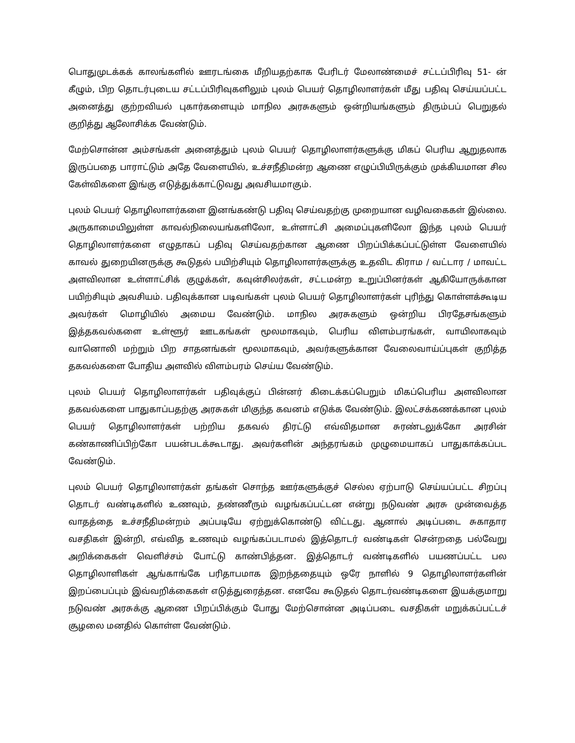பொதுமுடக்கக் காலங்களில் ஊரடங்கை மீறியதற்காக பேரிடர் மேலாண்மைச் சட்டப்பிரிவு 51- ன் கீழும், பிற தொடர்புடைய சட்டப்பிரிவுகளிலும் புலம் பெயர் தொழிலாளர்கள் மீது பதிவு செய்யப்பட்ட அனைத்து குற்றவியல் புகார்களையும் மாநில அரசுகளும் ஒன்றியங்களும் திரும்பப் பெறுதல் குறித்து ஆலோசிக்க வேண்டும்.
மேற்சொன்ன அம்சங்கள் அனைத்தும் புலம் பெயர் தொழிலாளர்களுக்கு மிகப் பெரிய ஆறுதலாக இருப்பதை பாராட்டும் அதே வேளையில், உச்சநீதிமன்ற ஆணை எழுப்பியிருக்கும் முக்கியமான சில கேள்விகளை இங்கு எடுத்துக்காட்டுவது அவசியமாகும்.
புலம் பெயர் தொழிலாளர்களை இனங்கண்டு பதிவு செய்வதற்கு முறையான வழிவகைகள் இல்லை. அருகாமையிலுள்ள காவல்நிலையங்களிலோ, உள்ளாட்சி அமைப்புகளிலோ இந்த புலம் பெயர் தொழிலாளர்களை எழுதாகப் பதிவு செய்வதற்கான ஆணை பிறப்பிக்கப்பட்டுள்ள வேளையில் காவல் துறையினருக்கு கூடுதல் பயிற்சியும் தொழிலாளர்களுக்கு உதவிட கிராம / வட்டார / மாவட்ட அளவிலான உள்ளாட்சிக் குழுக்கள், கவுன்சிலர்கள், சட்டமன்ற உறுப்பினர்கள் ஆகியோருக்கான பயிற்சியும் அவசியம். பதிவுக்கான படிவங்கள் புலம் பெயர் தொழிலாளர்கள் புரிந்து கொள்ளக்கூடிய அவர்கள் மொழியில் அமைய வேண்டும். மாநில அரசுகளும் ஒன்றிய பிரதேசங்களும் இத்தகவல்களை உள்ளூர் ஊடகங்கள் மூலமாகவும், பெரிய விளம்பரங்கள், வாயிலாகவும் வானொலி மற்றும் பிற சாதனங்கள் மூலமாகவும், அவர்களுக்கான வேலைவாய்ப்புகள் குறித்த தகவல்களை போதிய அளவில் விளம்பரம் செய்ய வேண்டும்.
புலம் பெயர் தொழிலாளர்கள் பதிவுக்குப் பின்னர் கிடைக்கப்பெறும் மிகப்பெரிய அளவிலான தகவல்களை பாதுகாப்பதற்கு அரசுகள் மிகுந்த கவனம் எடுக்க வேண்டும். இலட்சக்கணக்கான புலம் பெயர் தொழிலாளர்கள் பற்றிய தகவல் திரட்டு எவ்விதமான சுரண்டலுக்கோ அரசின் கண்காணிப்பிற்கோ பயன்படக்கூடாது. அவர்களின் அந்தரங்கம் முழுமையாகப் பாதுகாக்கப்பட வேண்டும்.
புலம் பெயர் தொழிலாளர்கள் தங்கள் சொந்த ஊர்களுக்குச் செல்ல ஏற்பாடு செய்யப்பட்ட சிறப்பு தொடர் வண்டிகளில் உணவும், தண்ணீரும் வழங்கப்பட்டன என்று நடுவண் அரசு முன்வைத்த வாதத்தை உச்சநீதிமன்றம் அப்படியே ஏற்றுக்கொண்டு விட்டது. ஆனால் அடிப்படை சுகாதார வசதிகள் இன்றி, எவ்வித உணவும் வழங்கப்படாமல் இத்தொடர் வண்டிகள் சென்றதை பல்வேறு அறிக்கைகள் வெளிச்சம் போட்டு காண்பித்தன. இத்தொடர் வண்டிகளில் பயணப்பட்ட பல தொழிலாளிகள் ஆங்காங்கே பரிதாபமாக இறந்ததையும் ஒரே நாளில் 9 தொழிலாளர்களின் இறப்பைப்பும் இவ்வறிக்கைகள் எடுத்துரைத்தன. எனவே கூடுதல் தொடர்வண்டிகளை இயக்குமாறு நடுவண் அரசுக்கு ஆணை பிறப்பிக்கும் போது மேற்சொன்ன அடிப்படை வசதிகள் மறுக்கப்பட்டச் சூழலை மனதில் கொள்ள வேண்டும்.